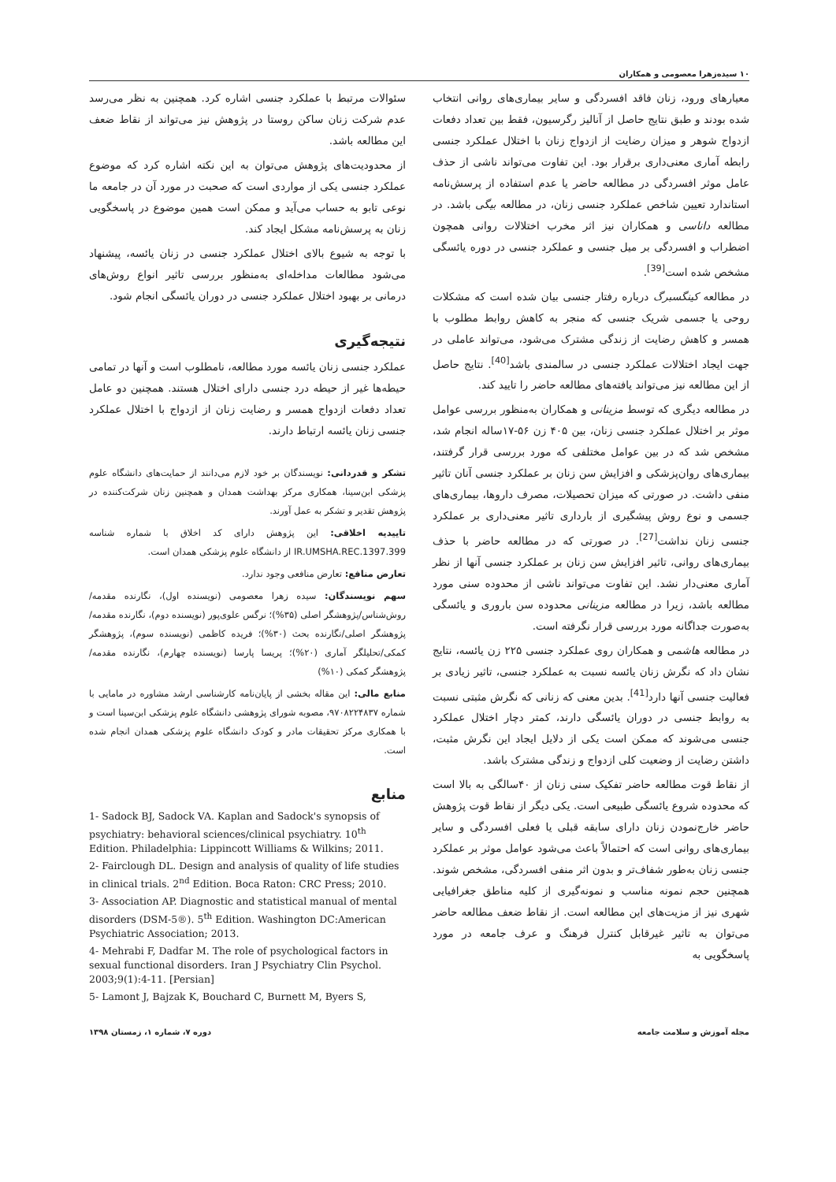۱۰ سیده‌زهرا معصومی و همکاران
معیارهای ورود، زنان فاقد افسردگی و سایر بیماری‌های روانی انتخاب شده بودند و طبق نتایج حاصل از آنالیز رگرسیون، فقط بین تعداد دفعات ازدواج شوهر و میزان رضایت از ازدواج زنان با اختلال عملکرد جنسی رابطه آماری معنی‌داری برقرار بود. این تفاوت می‌تواند ناشی از حذف عامل موثر افسردگی در مطالعه حاضر یا عدم استفاده از پرسش‌نامه استاندارد تعیین شاخص عملکرد جنسی زنان، در مطالعه بیگی باشد. در مطالعه داناسی و همکاران نیز اثر مخرب اختلالات روانی همچون اضطراب و افسردگی بر میل جنسی و عملکرد جنسی در دوره یائسگی مشخص شده است<sup>[39]</sup>.
در مطالعه کینگسبرگ درباره رفتار جنسی بیان شده است که مشکلات روحی یا جسمی شریک جنسی که منجر به کاهش روابط مطلوب با همسر و کاهش رضایت از زندگی مشترک می‌شود، می‌تواند عاملی در جهت ایجاد اختلالات عملکرد جنسی در سالمندی باشد<sup>[40]</sup>. نتایج حاصل از این مطالعه نیز می‌تواند یافته‌های مطالعه حاضر را تایید کند.
در مطالعه دیگری که توسط مزینانی و همکاران به‌منظور بررسی عوامل موثر بر اختلال عملکرد جنسی زنان، بین ۴۰۵ زن ۵۶-۱۷ساله انجام شد، مشخص شد که در بین عوامل مختلفی که مورد بررسی قرار گرفتند، بیماری‌های روان‌پزشکی و افزایش سن زنان بر عملکرد جنسی آنان تاثیر منفی داشت. در صورتی که میزان تحصیلات، مصرف داروها، بیماری‌های جسمی و نوع روش پیشگیری از بارداری تاثیر معنی‌داری بر عملکرد جنسی زنان نداشت<sup>[27]</sup>. در صورتی که در مطالعه حاضر با حذف بیماری‌های روانی، تاثیر افزایش سن زنان بر عملکرد جنسی آنها از نظر آماری معنی‌دار نشد. این تفاوت می‌تواند ناشی از محدوده سنی مورد مطالعه باشد، زیرا در مطالعه مزینانی محدوده سن باروری و یائسگی به‌صورت جداگانه مورد بررسی قرار نگرفته است.
در مطالعه هاشمی و همکاران روی عملکرد جنسی ۲۲۵ زن یائسه، نتایج نشان داد که نگرش زنان یائسه نسبت به عملکرد جنسی، تاثیر زیادی بر فعالیت جنسی آنها دارد<sup>[41]</sup>. بدین معنی که زنانی که نگرش مثبتی نسبت به روابط جنسی در دوران یائسگی دارند، کمتر دچار اختلال عملکرد جنسی می‌شوند که ممکن است یکی از دلایل ایجاد این نگرش مثبت، داشتن رضایت از وضعیت کلی ازدواج و زندگی مشترک باشد.
از نقاط قوت مطالعه حاضر تفکیک سنی زنان از ۴۰سالگی به بالا است که محدوده شروع یائسگی طبیعی است. یکی دیگر از نقاط قوت پژوهش حاضر خارج‌نمودن زنان دارای سابقه قبلی یا فعلی افسردگی و سایر بیماری‌های روانی است که احتمالاً باعث می‌شود عوامل موثر بر عملکرد جنسی زنان به‌طور شفاف‌تر و بدون اثر منفی افسردگی، مشخص شوند. همچنین حجم نمونه مناسب و نمونه‌گیری از کلیه مناطق جغرافیایی شهری نیز از مزیت‌های این مطالعه است. از نقاط ضعف مطالعه حاضر می‌توان به تاثیر غیرقابل کنترل فرهنگ و عرف جامعه در مورد پاسخگویی به
سئوالات مرتبط با عملکرد جنسی اشاره کرد. همچنین به نظر می‌رسد عدم شرکت زنان ساکن روستا در پژوهش نیز می‌تواند از نقاط ضعف این مطالعه باشد.
از محدودیت‌های پژوهش می‌توان به این نکته اشاره کرد که موضوع عملکرد جنسی یکی از مواردی است که صحبت در مورد آن در جامعه ما نوعی تابو به حساب می‌آید و ممکن است همین موضوع در پاسخگویی زنان به پرسش‌نامه مشکل ایجاد کند.
با توجه به شیوع بالای اختلال عملکرد جنسی در زنان یائسه، پیشنهاد می‌شود مطالعات مداخله‌ای به‌منظور بررسی تاثیر انواع روش‌های درمانی بر بهبود اختلال عملکرد جنسی در دوران یائسگی انجام شود.
نتیجه‌گیری
عملکرد جنسی زنان یائسه مورد مطالعه، نامطلوب است و آنها در تمامی حیطه‌ها غیر از حیطه درد جنسی دارای اختلال هستند. همچنین دو عامل تعداد دفعات ازدواج همسر و رضایت زنان از ازدواج با اختلال عملکرد جنسی زنان یائسه ارتباط دارند.
تشکر و قدردانی: نویسندگان بر خود لازم می‌دانند از حمایت‌های دانشگاه علوم پزشکی ابن‌سینا، همکاری مرکز بهداشت همدان و همچنین زنان شرکت‌کننده در پژوهش تقدیر و تشکر به عمل آورند.
تاییدیه اخلاقی: این پژوهش دارای کد اخلاق با شماره شناسه IR.UMSHA.REC.1397.399 از دانشگاه علوم پزشکی همدان است.
تعارض منافع: تعارض منافعی وجود ندارد.
سهم نویسندگان: سیده زهرا معصومی (نویسنده اول)، نگارنده مقدمه/روش‌شناس/پژوهشگر اصلی (۳۵%)؛ نرگس علوی‌پور (نویسنده دوم)، نگارنده مقدمه/پژوهشگر اصلی/نگارنده بحث (۳۰%)؛ فریده کاظمی (نویسنده سوم)، پژوهشگر کمکی/تحلیلگر آماری (۲۰%)؛ پریسا پارسا (نویسنده چهارم)، نگارنده مقدمه/پژوهشگر کمکی (۱۰%)
منابع مالی: این مقاله بخشی از پایان‌نامه کارشناسی ارشد مشاوره در مامایی با شماره ۹۷۰۸۲۲۴۸۳۷، مصوبه شورای پژوهشی دانشگاه علوم پزشکی ابن‌سینا است و با همکاری مرکز تحقیقات مادر و کودک دانشگاه علوم پزشکی همدان انجام شده است.
منابع
1- Sadock BJ, Sadock VA. Kaplan and Sadock's synopsis of psychiatry: behavioral sciences/clinical psychiatry. 10<sup>th</sup> Edition. Philadelphia: Lippincott Williams & Wilkins; 2011.
2- Fairclough DL. Design and analysis of quality of life studies in clinical trials. 2<sup>nd</sup> Edition. Boca Raton: CRC Press; 2010.
3- Association AP. Diagnostic and statistical manual of mental disorders (DSM-5®). 5<sup>th</sup> Edition. Washington DC:American Psychiatric Association; 2013.
4- Mehrabi F, Dadfar M. The role of psychological factors in sexual functional disorders. Iran J Psychiatry Clin Psychol. 2003;9(1):4-11. [Persian]
5- Lamont J, Bajzak K, Bouchard C, Burnett M, Byers S,
مجله آموزش و سلامت جامعه دوره ۷، شماره ۱، زمستان ۱۳۹۸